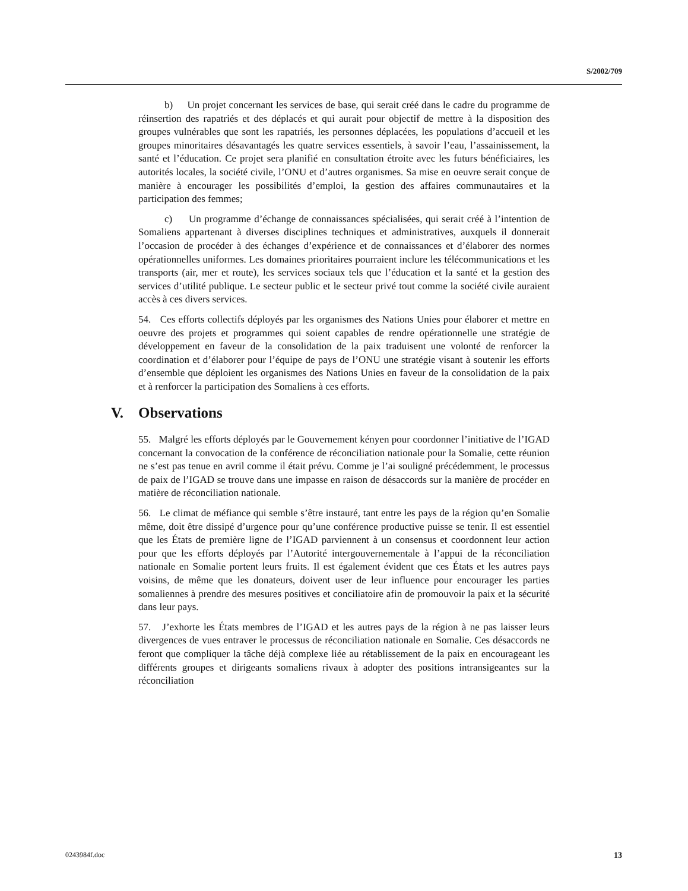S/2002/709
b) Un projet concernant les services de base, qui serait créé dans le cadre du programme de réinsertion des rapatriés et des déplacés et qui aurait pour objectif de mettre à la disposition des groupes vulnérables que sont les rapatriés, les personnes déplacées, les populations d’accueil et les groupes minoritaires désavantagés les quatre services essentiels, à savoir l’eau, l’assainissement, la santé et l’éducation. Ce projet sera planifié en consultation étroite avec les futurs bénéficiaires, les autorités locales, la société civile, l’ONU et d’autres organismes. Sa mise en oeuvre serait conçue de manière à encourager les possibilités d’emploi, la gestion des affaires communautaires et la participation des femmes;
c) Un programme d’échange de connaissances spécialisées, qui serait créé à l’intention de Somaliens appartenant à diverses disciplines techniques et administratives, auxquels il donnerait l’occasion de procéder à des échanges d’expérience et de connaissances et d’élaborer des normes opérationnelles uniformes. Les domaines prioritaires pourraient inclure les télécommunications et les transports (air, mer et route), les services sociaux tels que l’éducation et la santé et la gestion des services d’utilité publique. Le secteur public et le secteur privé tout comme la société civile auraient accès à ces divers services.
54. Ces efforts collectifs déployés par les organismes des Nations Unies pour élaborer et mettre en oeuvre des projets et programmes qui soient capables de rendre opérationnelle une stratégie de développement en faveur de la consolidation de la paix traduisent une volonté de renforcer la coordination et d’élaborer pour l’équipe de pays de l’ONU une stratégie visant à soutenir les efforts d’ensemble que déploient les organismes des Nations Unies en faveur de la consolidation de la paix et à renforcer la participation des Somaliens à ces efforts.
V. Observations
55. Malgré les efforts déployés par le Gouvernement kényen pour coordonner l’initiative de l’IGAD concernant la convocation de la conférence de réconciliation nationale pour la Somalie, cette réunion ne s’est pas tenue en avril comme il était prévu. Comme je l’ai souligné précédemment, le processus de paix de l’IGAD se trouve dans une impasse en raison de désaccords sur la manière de procéder en matière de réconciliation nationale.
56. Le climat de méfiance qui semble s’être instauré, tant entre les pays de la région qu’en Somalie même, doit être dissipé d’urgence pour qu’une conférence productive puisse se tenir. Il est essentiel que les États de première ligne de l’IGAD parviennent à un consensus et coordonnent leur action pour que les efforts déployés par l’Autorité intergouvernementale à l’appui de la réconciliation nationale en Somalie portent leurs fruits. Il est également évident que ces États et les autres pays voisins, de même que les donateurs, doivent user de leur influence pour encourager les parties somaliennes à prendre des mesures positives et conciliatoire afin de promouvoir la paix et la sécurité dans leur pays.
57. J’exhorte les États membres de l’IGAD et les autres pays de la région à ne pas laisser leurs divergences de vues entraver le processus de réconciliation nationale en Somalie. Ces désaccords ne feront que compliquer la tâche déjà complexe liée au rétablissement de la paix en encourageant les différents groupes et dirigeants somaliens rivaux à adopter des positions intransigeantes sur la réconciliation
0243984f.doc 13